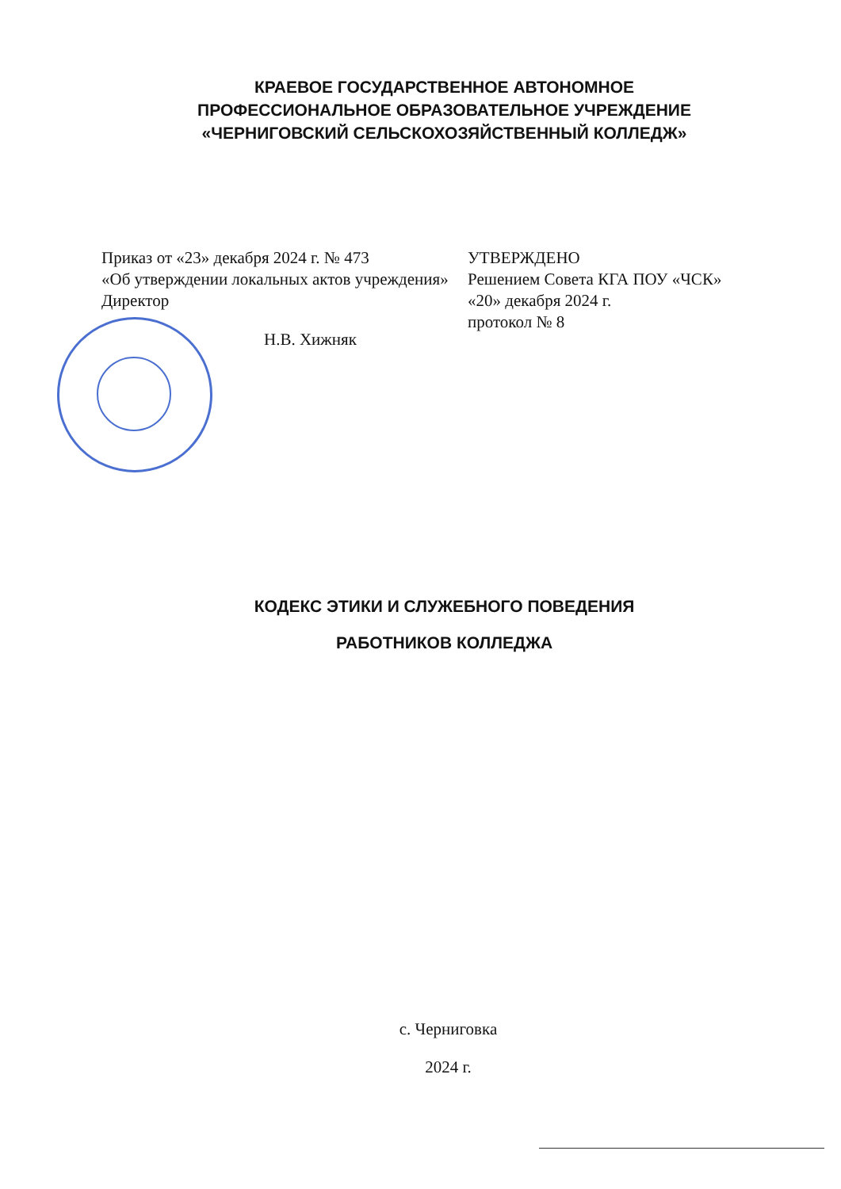КРАЕВОЕ ГОСУДАРСТВЕННОЕ АВТОНОМНОЕ
ПРОФЕССИОНАЛЬНОЕ ОБРАЗОВАТЕЛЬНОЕ УЧРЕЖДЕНИЕ
«ЧЕРНИГОВСКИЙ СЕЛЬСКОХОЗЯЙСТВЕННЫЙ КОЛЛЕДЖ»
Приказ от «23» декабря 2024 г. № 473
«Об утверждении локальных актов учреждения»
Директор
Н.В. Хижняк
УТВЕРЖДЕНО
Решением Совета КГА ПОУ «ЧСК»
«20» декабря 2024 г.
протокол № 8
КОДЕКС ЭТИКИ И СЛУЖЕБНОГО ПОВЕДЕНИЯ
РАБОТНИКОВ КОЛЛЕДЖА
с. Черниговка
2024 г.